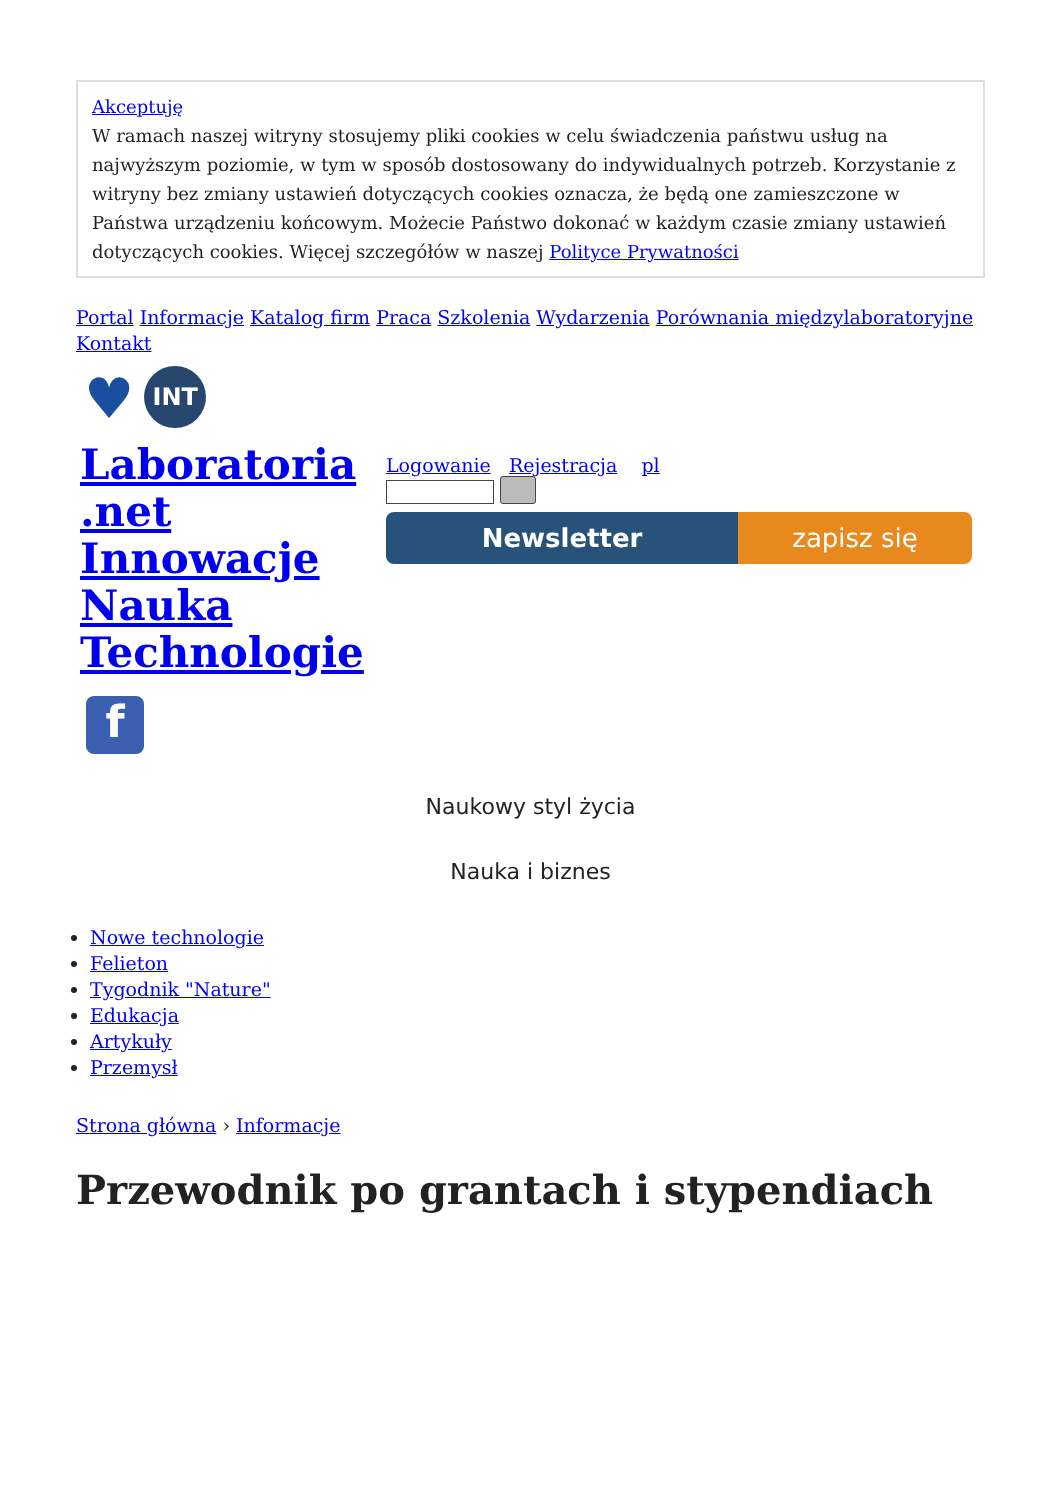Akceptuję
W ramach naszej witryny stosujemy pliki cookies w celu świadczenia państwu usług na najwyższym poziomie, w tym w sposób dostosowany do indywidualnych potrzeb. Korzystanie z witryny bez zmiany ustawień dotyczących cookies oznacza, że będą one zamieszczone w Państwa urządzeniu końcowym. Możecie Państwo dokonać w każdym czasie zmiany ustawień dotyczących cookies. Więcej szczegółów w naszej Polityce Prywatności
Portal Informacje Katalog firm Praca Szkolenia Wydarzenia Porównania międzylaboratoryjne Kontakt
♥ INT
Laboratoria .net Innowacje Nauka Technologie
f
Logowanie Rejestracja pl
Newsletter zapisz się
Naukowy styl życia
Nauka i biznes
Nowe technologie
Felieton
Tygodnik "Nature"
Edukacja
Artykuły
Przemysł
Strona główna › Informacje
Przewodnik po grantach i stypendiach